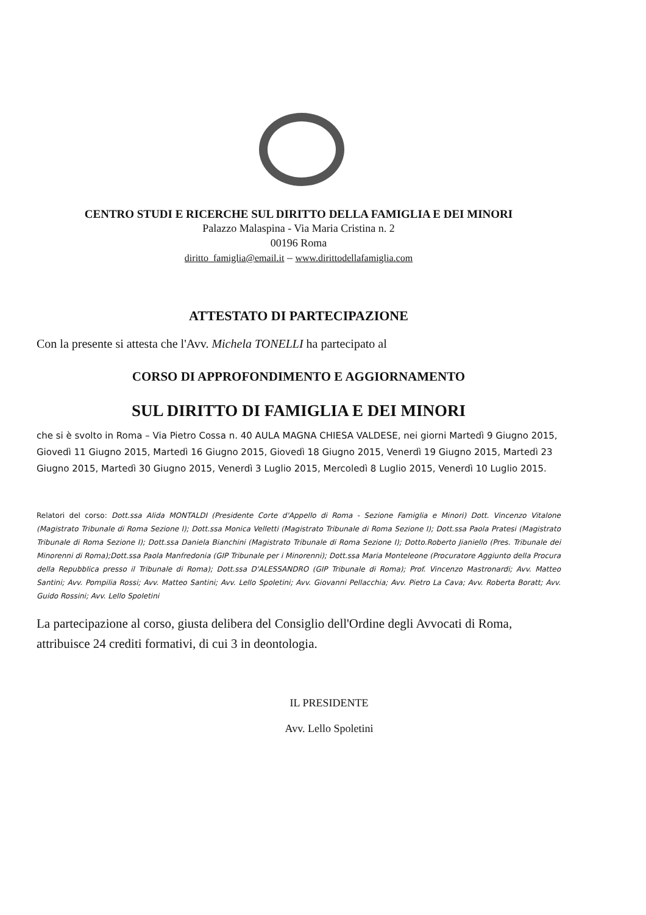CENTRO STUDI E RICERCHE SUL DIRITTO DELLA FAMIGLIA E DEI MINORI
Palazzo Malaspina - Via Maria Cristina n. 2
00196 Roma
diritto_famiglia@email.it – www.dirittodellafamiglia.com
ATTESTATO DI PARTECIPAZIONE
Con la presente si attesta che l'Avv. Michela TONELLI ha partecipato al
CORSO DI APPROFONDIMENTO E AGGIORNAMENTO
SUL DIRITTO DI FAMIGLIA E DEI MINORI
che si è svolto in Roma – Via Pietro Cossa n. 40 AULA MAGNA CHIESA VALDESE, nei giorni Martedì 9 Giugno 2015, Giovedì 11 Giugno 2015, Martedì 16 Giugno 2015, Giovedì 18 Giugno 2015, Venerdì 19 Giugno 2015, Martedì 23 Giugno 2015, Martedì 30 Giugno 2015, Venerdì 3 Luglio 2015, Mercoledì 8 Luglio 2015, Venerdì 10 Luglio 2015.
Relatori del corso: Dott.ssa Alida MONTALDI (Presidente Corte d'Appello di Roma - Sezione Famiglia e Minori) Dott. Vincenzo Vitalone (Magistrato Tribunale di Roma Sezione I); Dott.ssa Monica Velletti (Magistrato Tribunale di Roma Sezione I); Dott.ssa Paola Pratesi (Magistrato Tribunale di Roma Sezione I); Dott.ssa Daniela Bianchini (Magistrato Tribunale di Roma Sezione I); Dotto.Roberto Jianiello (Pres. Tribunale dei Minorenni di Roma);Dott.ssa Paola Manfredonia (GIP Tribunale per i Minorenni); Dott.ssa Maria Monteleone (Procuratore Aggiunto della Procura della Repubblica presso il Tribunale di Roma); Dott.ssa D'ALESSANDRO (GIP Tribunale di Roma); Prof. Vincenzo Mastronardi; Avv. Matteo Santini; Avv. Pompilia Rossi; Avv. Matteo Santini; Avv. Lello Spoletini; Avv. Giovanni Pellacchia; Avv. Pietro La Cava; Avv. Roberta Boratt; Avv. Guido Rossini; Avv. Lello Spoletini
La partecipazione al corso, giusta delibera del Consiglio dell'Ordine degli Avvocati di Roma, attribuisce 24 crediti formativi, di cui 3 in deontologia.
IL PRESIDENTE
Avv. Lello Spoletini